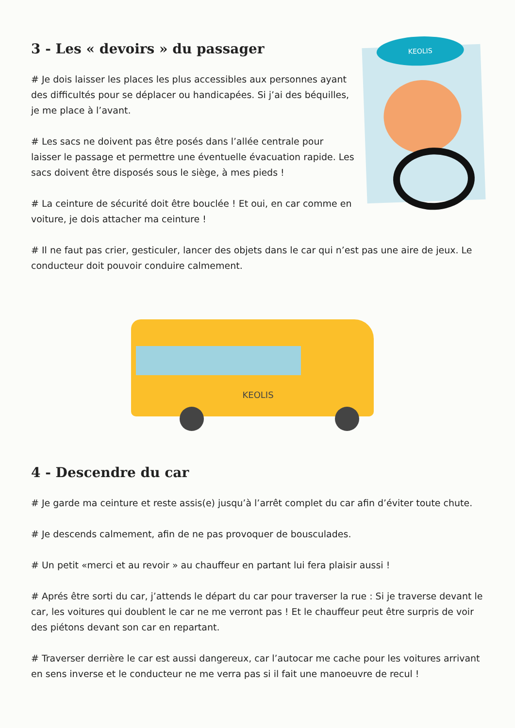3 - Les « devoirs » du passager
# Je dois laisser les places les plus accessibles aux personnes ayant des difficultés pour se déplacer ou handicapées. Si j’ai des béquilles, je me place à l’avant.
# Les sacs ne doivent pas être posés dans l’allée centrale pour laisser le passage et permettre une éventuelle évacuation rapide. Les sacs doivent être disposés sous le siège, à mes pieds !
# La ceinture de sécurité doit être bouclée ! Et oui, en car comme en voiture, je dois attacher ma ceinture !
KEOLIS
# Il ne faut pas crier, gesticuler, lancer des objets dans le car qui n’est pas une aire de jeux. Le conducteur doit pouvoir conduire calmement.
KEOLIS
4 - Descendre du car
# Je garde ma ceinture et reste assis(e) jusqu’à l’arrêt complet du car afin d’éviter toute chute.
# Je descends calmement, afin de ne pas provoquer de bousculades.
# Un petit «merci et au revoir » au chauffeur en partant lui fera plaisir aussi !
# Aprés être sorti du car, j’attends le départ du car pour traverser la rue : Si je traverse devant le car, les voitures qui doublent le car ne me verront pas ! Et le chauffeur peut être surpris de voir des piétons devant son car en repartant.
# Traverser derrière le car est aussi dangereux, car l’autocar me cache pour les voitures arrivant en sens inverse et le conducteur ne me verra pas si il fait une manoeuvre de recul !